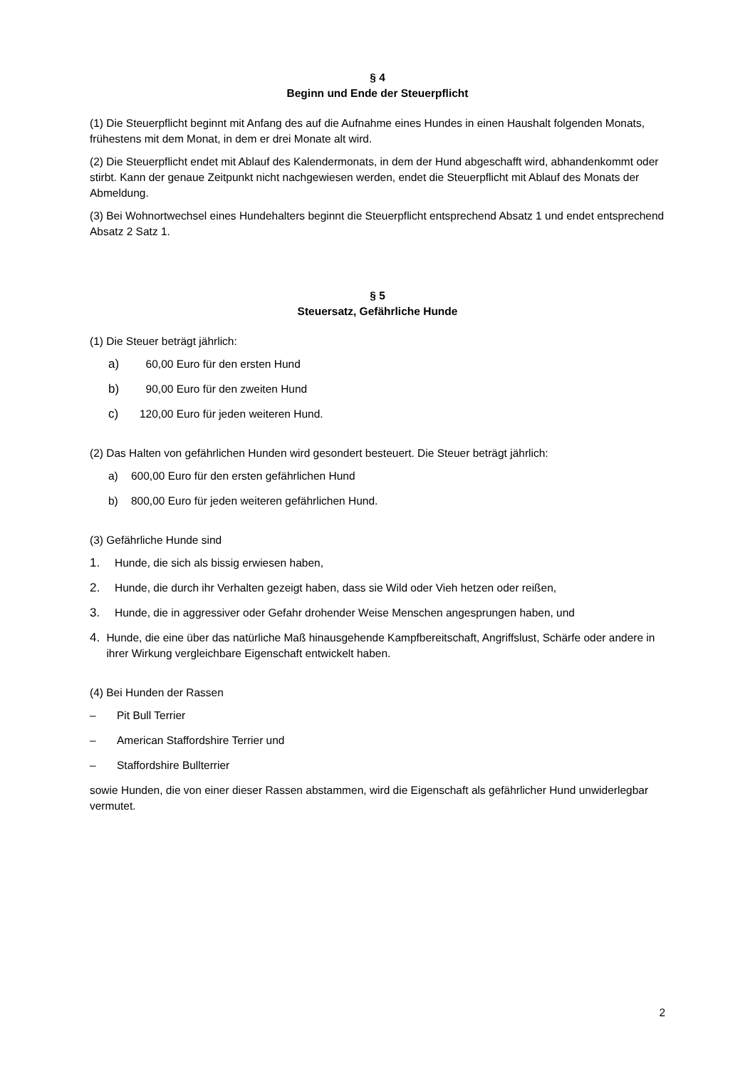§ 4
Beginn und Ende der Steuerpflicht
(1) Die Steuerpflicht beginnt mit Anfang des auf die Aufnahme eines Hundes in einen Haushalt folgenden Monats, frühestens mit dem Monat, in dem er drei Monate alt wird.
(2) Die Steuerpflicht endet mit Ablauf des Kalendermonats, in dem der Hund abgeschafft wird, abhandenkommt oder stirbt. Kann der genaue Zeitpunkt nicht nachgewiesen werden, endet die Steuerpflicht mit Ablauf des Monats der Abmeldung.
(3) Bei Wohnortwechsel eines Hundehalters beginnt die Steuerpflicht entsprechend Absatz 1 und endet entsprechend Absatz 2 Satz 1.
§ 5
Steuersatz, Gefährliche Hunde
(1) Die Steuer beträgt jährlich:
a) 60,00 Euro für den ersten Hund
b) 90,00 Euro für den zweiten Hund
c) 120,00 Euro für jeden weiteren Hund.
(2) Das Halten von gefährlichen Hunden wird gesondert besteuert. Die Steuer beträgt jährlich:
a) 600,00 Euro für den ersten gefährlichen Hund
b) 800,00 Euro für jeden weiteren gefährlichen Hund.
(3) Gefährliche Hunde sind
1. Hunde, die sich als bissig erwiesen haben,
2. Hunde, die durch ihr Verhalten gezeigt haben, dass sie Wild oder Vieh hetzen oder reißen,
3. Hunde, die in aggressiver oder Gefahr drohender Weise Menschen angesprungen haben, und
4. Hunde, die eine über das natürliche Maß hinausgehende Kampfbereitschaft, Angriffslust, Schärfe oder andere in ihrer Wirkung vergleichbare Eigenschaft entwickelt haben.
(4) Bei Hunden der Rassen
– Pit Bull Terrier
– American Staffordshire Terrier und
– Staffordshire Bullterrier
sowie Hunden, die von einer dieser Rassen abstammen, wird die Eigenschaft als gefährlicher Hund unwiderlegbar vermutet.
2